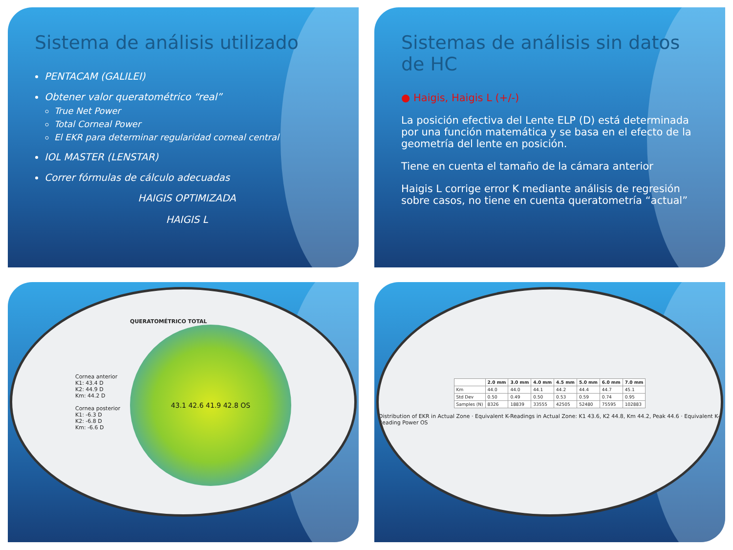Sistema de análisis utilizado
PENTACAM (GALILEI)
Obtener valor queratométrico “real”
True Net Power
Total Corneal Power
El EKR para determinar regularidad corneal central
IOL MASTER (LENSTAR)
Correr fórmulas de cálculo adecuadas
HAIGIS OPTIMIZADA
HAIGIS L
Sistemas de análisis sin datos de HC
● Haigis, Haigis L (+/-)
La posición efectiva del Lente ELP (D) está determinada por una función matemática y se basa en el efecto de la geometría del lente en posición.
Tiene en cuenta el tamaño de la cámara anterior
Haigis L corrige error K mediante análisis de regresión sobre casos, no tiene en cuenta queratometría “actual”
Cornea anterior
K1: 43.4 D
K2: 44.9 D
Km: 44.2 D
Cornea posterior
K1: -6.3 D
K2: -6.8 D
Km: -6.6 D
QUERATOMÉTRICO TOTAL
43.1 42.6 41.9 42.8 OS
| | 2.0 mm | 3.0 mm | 4.0 mm | 4.5 mm | 5.0 mm | 6.0 mm | 7.0 mm |
| --- | --- | --- | --- | --- | --- | --- | --- |
| Km | 44.0 | 44.0 | 44.1 | 44.2 | 44.4 | 44.7 | 45.1 |
| Std Dev | 0.50 | 0.49 | 0.50 | 0.53 | 0.59 | 0.74 | 0.95 |
| Samples (N) | 8326 | 18839 | 33555 | 42505 | 52480 | 75595 | 102883 |
Distribution of EKR in Actual Zone · Equivalent K-Readings in Actual Zone: K1 43.6, K2 44.8, Km 44.2, Peak 44.6 · Equivalent K-Reading Power OS